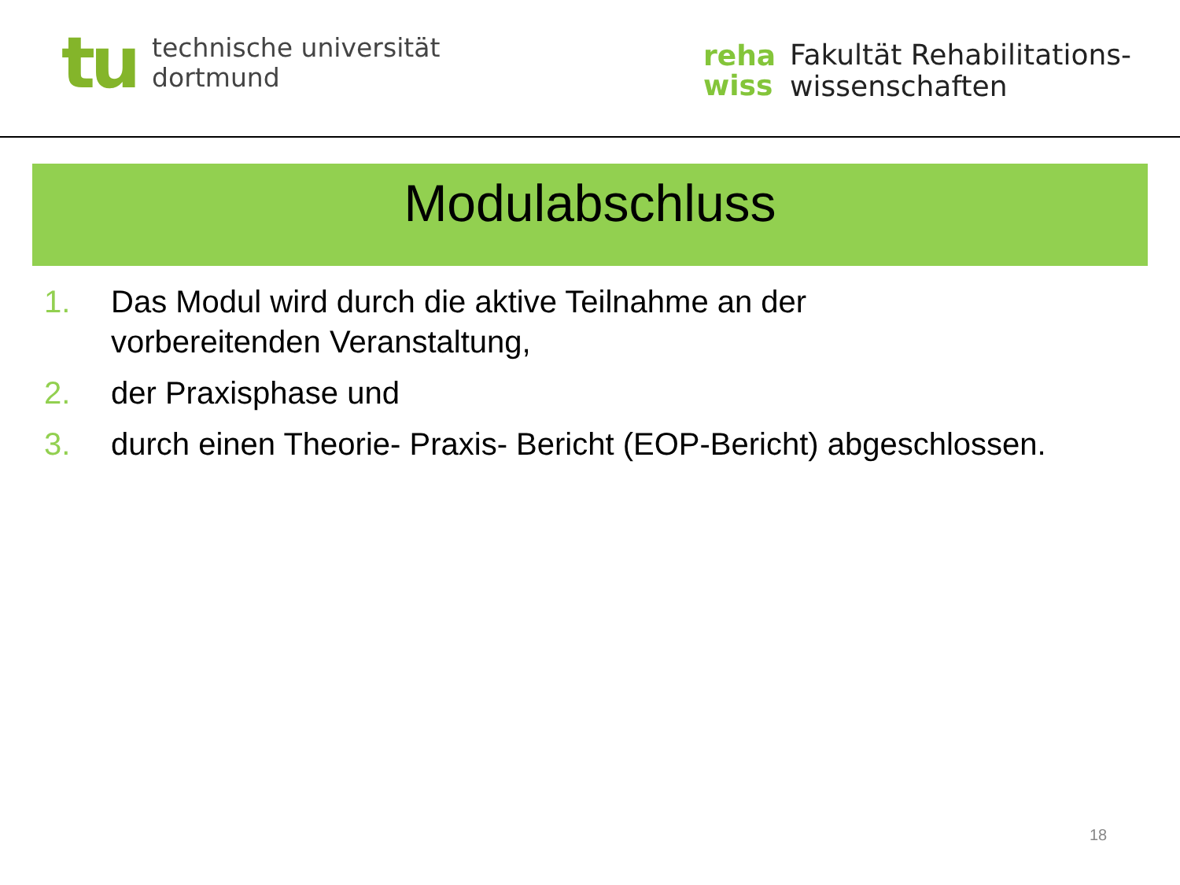tu
technische universität
dortmund
reha
wiss
Fakultät Rehabilitations-
wissenschaften
Modulabschluss
1. Das Modul wird durch die aktive Teilnahme an der
vorbereitenden Veranstaltung,
2. der Praxisphase und
3. durch einen Theorie- Praxis- Bericht (EOP-Bericht) abgeschlossen.
18